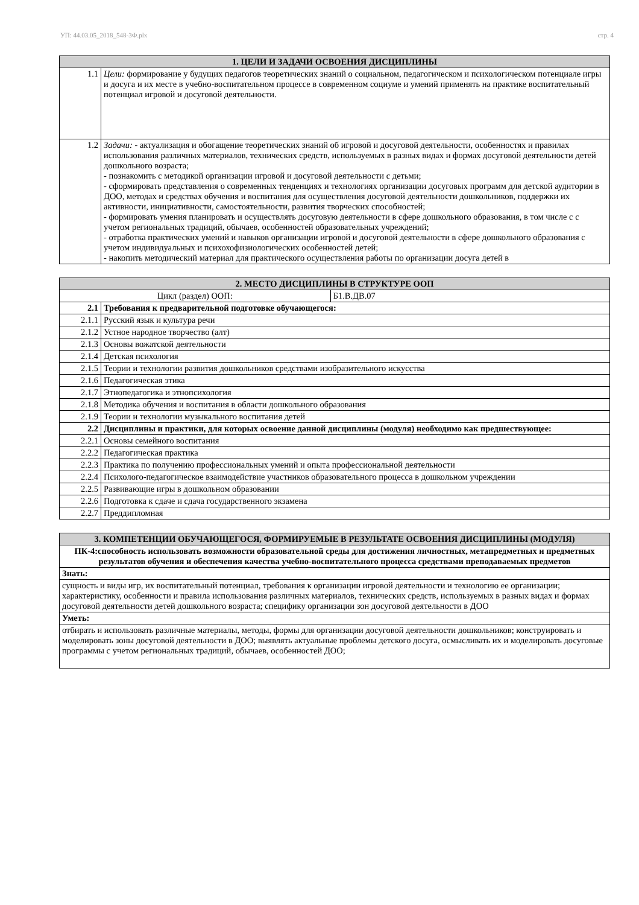УП: 44.03.05_2018_548-3Ф.plx стр. 4
| 1. ЦЕЛИ И ЗАДАЧИ ОСВОЕНИЯ ДИСЦИПЛИНЫ | |
| --- | --- |
| 1.1 | Цели: формирование у будущих педагогов теоретических знаний о социальном, педагогическом и психологическом потенциале игры и досуга и их месте в учебно-воспитательном процессе в современном социуме и умений применять на практике воспитательный потенциал игровой и досуговой деятельности. |
| 1.2 | Задачи: - актуализация и обогащение теоретических знаний об игровой и досуговой деятельности, особенностях и правилах использования различных материалов, технических средств, используемых в разных видах и формах досуговой деятельности детей дошкольного возраста; - познакомить с методикой организации игровой и досуговой деятельности с детьми; - сформировать представления о современных тенденциях и технологиях организации досуговых программ для детской аудитории в ДОО, методах и средствах обучения и воспитания для осуществления досуговой деятельности дошкольников, поддержки их активности, инициативности, самостоятельности, развития творческих способностей; - формировать умения планировать и осуществлять досуговую деятельности в сфере дошкольного образования, в том числе с с учетом региональных традиций, обычаев, особенностей образовательных учреждений; - отработка практических умений и навыков организации игровой и досуговой деятельности в сфере дошкольного образования с учетом индивидуальных и психохофизиологических особенностей детей; - накопить методический материал для практического осуществления работы по организации досуга детей в |
| 2. МЕСТО ДИСЦИПЛИНЫ В СТРУКТУРЕ ООП | | |
| --- | --- | --- |
| Цикл (раздел) ООП: | | Б1.В.ДВ.07 |
| 2.1 | Требования к предварительной подготовке обучающегося: | |
| 2.1.1 | Русский язык и культура речи | |
| 2.1.2 | Устное народное творчество (алт) | |
| 2.1.3 | Основы вожатской деятельности | |
| 2.1.4 | Детская психология | |
| 2.1.5 | Теории и технологии развития дошкольников средствами изобразительного искусства | |
| 2.1.6 | Педагогическая этика | |
| 2.1.7 | Этнопедагогика и этнопсихология | |
| 2.1.8 | Методика обучения и воспитания в области дошкольного образования | |
| 2.1.9 | Теории и технологии музыкального воспитания детей | |
| 2.2 | Дисциплины и практики, для которых освоение данной дисциплины (модуля) необходимо как предшествующее: | |
| 2.2.1 | Основы семейного воспитания | |
| 2.2.2 | Педагогическая практика | |
| 2.2.3 | Практика по получению профессиональных умений и опыта профессиональной деятельности | |
| 2.2.4 | Психолого-педагогическое взаимодействие участников образовательного процесса в дошкольном учреждении | |
| 2.2.5 | Развивающие игры в дошкольном образовании | |
| 2.2.6 | Подготовка к сдаче и сдача государственного экзамена | |
| 2.2.7 | Преддипломная | |
| 3. КОМПЕТЕНЦИИ ОБУЧАЮЩЕГОСЯ, ФОРМИРУЕМЫЕ В РЕЗУЛЬТАТЕ ОСВОЕНИЯ ДИСЦИПЛИНЫ (МОДУЛЯ) |
| --- |
| ПК-4:способность использовать возможности образовательной среды для достижения личностных, метапредметных и предметных результатов обучения и обеспечения качества учебно-воспитательного процесса средствами преподаваемых предметов |
| Знать: |
| сущность и виды игр, их воспитательный потенциал, требования к организации игровой деятельности и технологию ее организации; характеристику, особенности и правила использования различных материалов, технических средств, используемых в разных видах и формах досуговой деятельности детей дошкольного возраста; специфику организации зон досуговой деятельности в ДОО |
| Уметь: |
| отбирать и использовать различные материалы, методы, формы для организации досуговой деятельности дошкольников; конструировать и моделировать зоны досуговой деятельности в ДОО; выявлять актуальные проблемы детского досуга, осмысливать их и моделировать досуговые программы с учетом региональных традиций, обычаев, особенностей ДОО; |